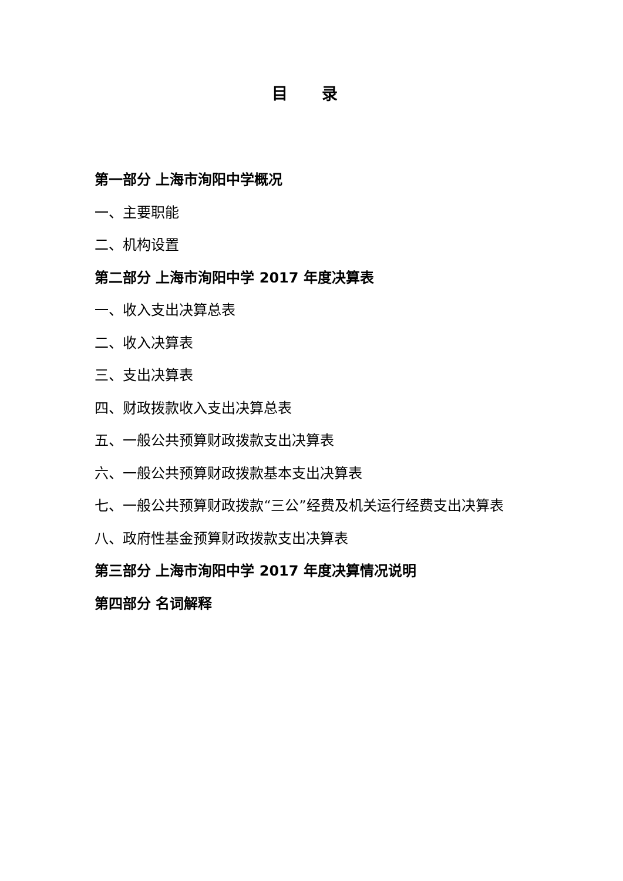目 录
第一部分 上海市洵阳中学概况
一、主要职能
二、机构设置
第二部分 上海市洵阳中学 2017 年度决算表
一、收入支出决算总表
二、收入决算表
三、支出决算表
四、财政拨款收入支出决算总表
五、一般公共预算财政拨款支出决算表
六、一般公共预算财政拨款基本支出决算表
七、一般公共预算财政拨款“三公”经费及机关运行经费支出决算表
八、政府性基金预算财政拨款支出决算表
第三部分 上海市洵阳中学 2017 年度决算情况说明
第四部分 名词解释